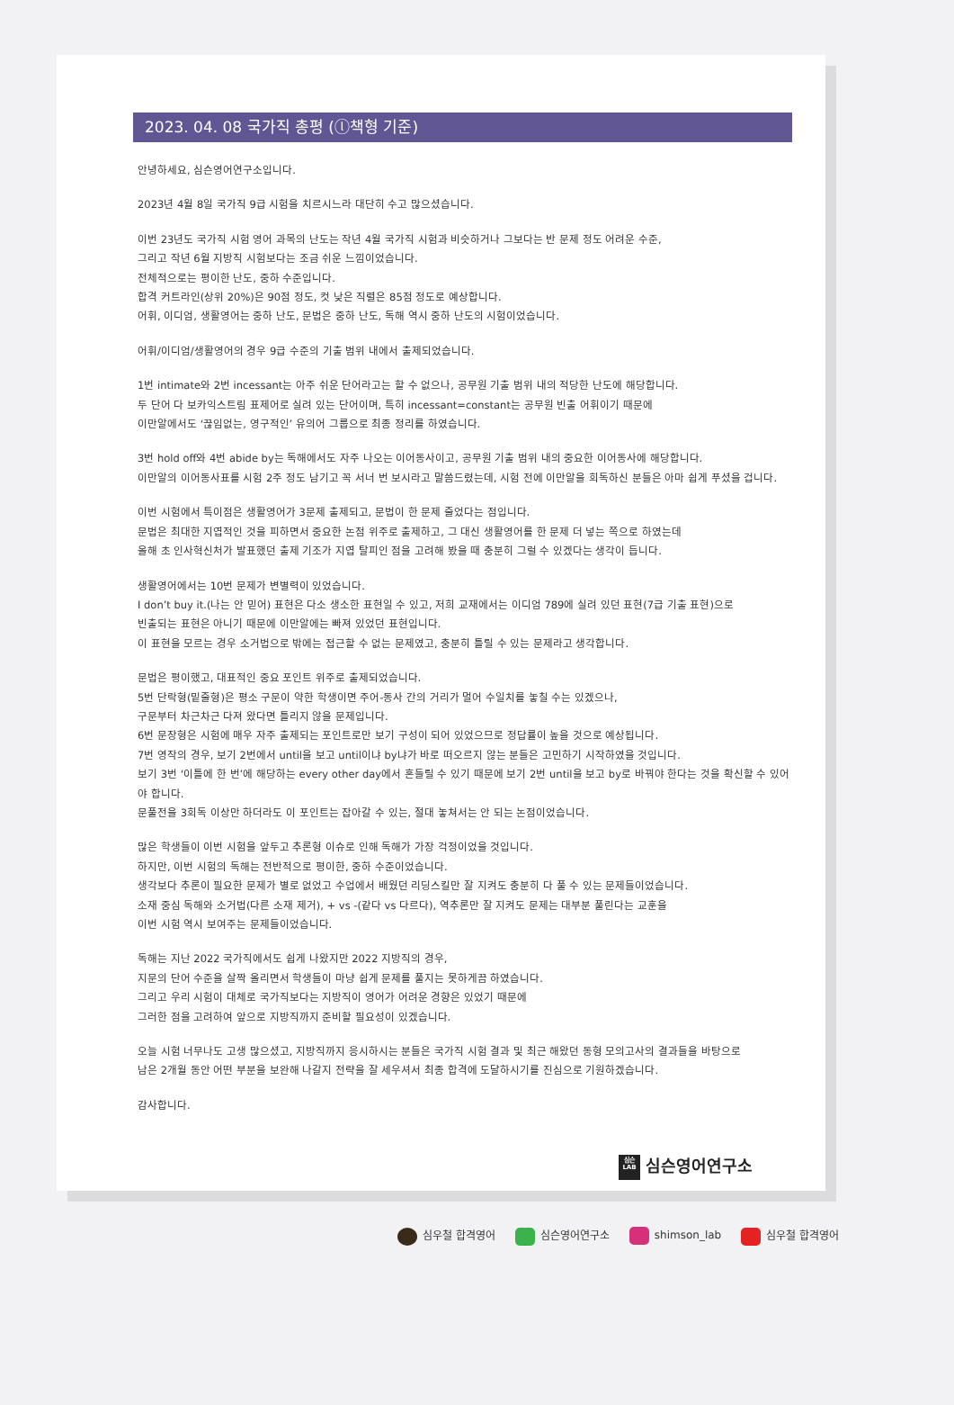2023. 04. 08 국가직 총평 (ⓛ책형 기준)
안녕하세요, 심슨영어연구소입니다.
2023년 4월 8일 국가직 9급 시험을 치르시느라 대단히 수고 많으셨습니다.
이번 23년도 국가직 시험 영어 과목의 난도는 작년 4월 국가직 시험과 비슷하거나 그보다는 반 문제 정도 어려운 수준,
그리고 작년 6월 지방직 시험보다는 조금 쉬운 느낌이었습니다.
전체적으로는 평이한 난도, 중하 수준입니다.
합격 커트라인(상위 20%)은 90점 정도, 컷 낮은 직렬은 85점 정도로 예상합니다.
어휘, 이디엄, 생활영어는 중하 난도, 문법은 중하 난도, 독해 역시 중하 난도의 시험이었습니다.
어휘/이디엄/생활영어의 경우 9급 수준의 기출 범위 내에서 출제되었습니다.
1번 intimate와 2번 incessant는 아주 쉬운 단어라고는 할 수 없으나, 공무원 기출 범위 내의 적당한 난도에 해당합니다.
두 단어 다 보카익스트림 표제어로 실려 있는 단어이며, 특히 incessant=constant는 공무원 빈출 어휘이기 때문에
이만알에서도 ‘끊임없는, 영구적인’ 유의어 그룹으로 최종 정리를 하였습니다.
3번 hold off와 4번 abide by는 독해에서도 자주 나오는 이어동사이고, 공무원 기출 범위 내의 중요한 이어동사에 해당합니다.
이만알의 이어동사표를 시험 2주 정도 남기고 꼭 서너 번 보시라고 말씀드렸는데, 시험 전에 이만알을 회독하신 분들은 아마 쉽게 푸셨을 겁니다.
이번 시험에서 특이점은 생활영어가 3문제 출제되고, 문법이 한 문제 줄었다는 점입니다.
문법은 최대한 지엽적인 것을 피하면서 중요한 논점 위주로 출제하고, 그 대신 생활영어를 한 문제 더 넣는 쪽으로 하였는데
올해 초 인사혁신처가 발표했던 출제 기조가 지엽 탈피인 점을 고려해 봤을 때 충분히 그럴 수 있겠다는 생각이 듭니다.
생활영어에서는 10번 문제가 변별력이 있었습니다.
I don’t buy it.(나는 안 믿어) 표현은 다소 생소한 표현일 수 있고, 저희 교재에서는 이디엄 789에 실려 있던 표현(7급 기출 표현)으로
빈출되는 표현은 아니기 때문에 이만알에는 빠져 있었던 표현입니다.
이 표현을 모르는 경우 소거법으로 밖에는 접근할 수 없는 문제였고, 충분히 틀릴 수 있는 문제라고 생각합니다.
문법은 평이했고, 대표적인 중요 포인트 위주로 출제되었습니다.
5번 단락형(밑줄형)은 평소 구문이 약한 학생이면 주어-동사 간의 거리가 멀어 수일치를 놓칠 수는 있겠으나,
구문부터 차근차근 다져 왔다면 틀리지 않을 문제입니다.
6번 문장형은 시험에 매우 자주 출제되는 포인트로만 보기 구성이 되어 있었으므로 정답률이 높을 것으로 예상됩니다.
7번 영작의 경우, 보기 2번에서 until을 보고 until이냐 by냐가 바로 떠오르지 않는 분들은 고민하기 시작하였을 것입니다.
보기 3번 ‘이틀에 한 번’에 해당하는 every other day에서 흔들릴 수 있기 때문에 보기 2번 until을 보고 by로 바꿔야 한다는 것을 확신할 수 있어야 합니다.
문풀전을 3회독 이상만 하더라도 이 포인트는 잡아갈 수 있는, 절대 놓쳐서는 안 되는 논점이었습니다.
많은 학생들이 이번 시험을 앞두고 추론형 이슈로 인해 독해가 가장 걱정이었을 것입니다.
하지만, 이번 시험의 독해는 전반적으로 평이한, 중하 수준이었습니다.
생각보다 추론이 필요한 문제가 별로 없었고 수업에서 배웠던 리딩스킬만 잘 지켜도 충분히 다 풀 수 있는 문제들이었습니다.
소재 중심 독해와 소거법(다른 소재 제거), + vs -(같다 vs 다르다), 역추론만 잘 지켜도 문제는 대부분 풀린다는 교훈을
이번 시험 역시 보여주는 문제들이었습니다.
독해는 지난 2022 국가직에서도 쉽게 나왔지만 2022 지방직의 경우,
지문의 단어 수준을 살짝 올리면서 학생들이 마냥 쉽게 문제를 풀지는 못하게끔 하였습니다.
그리고 우리 시험이 대체로 국가직보다는 지방직이 영어가 어려운 경향은 있었기 때문에
그러한 점을 고려하여 앞으로 지방직까지 준비할 필요성이 있겠습니다.
오늘 시험 너무나도 고생 많으셨고, 지방직까지 응시하시는 분들은 국가직 시험 결과 및 최근 해왔던 동형 모의고사의 결과들을 바탕으로
남은 2개월 동안 어떤 부분을 보완해 나갈지 전략을 잘 세우셔서 최종 합격에 도달하시기를 진심으로 기원하겠습니다.
감사합니다.
심슨
LAB 심슨영어연구소
심우철 합격영어 심슨영어연구소 shimson_lab 심우철 합격영어